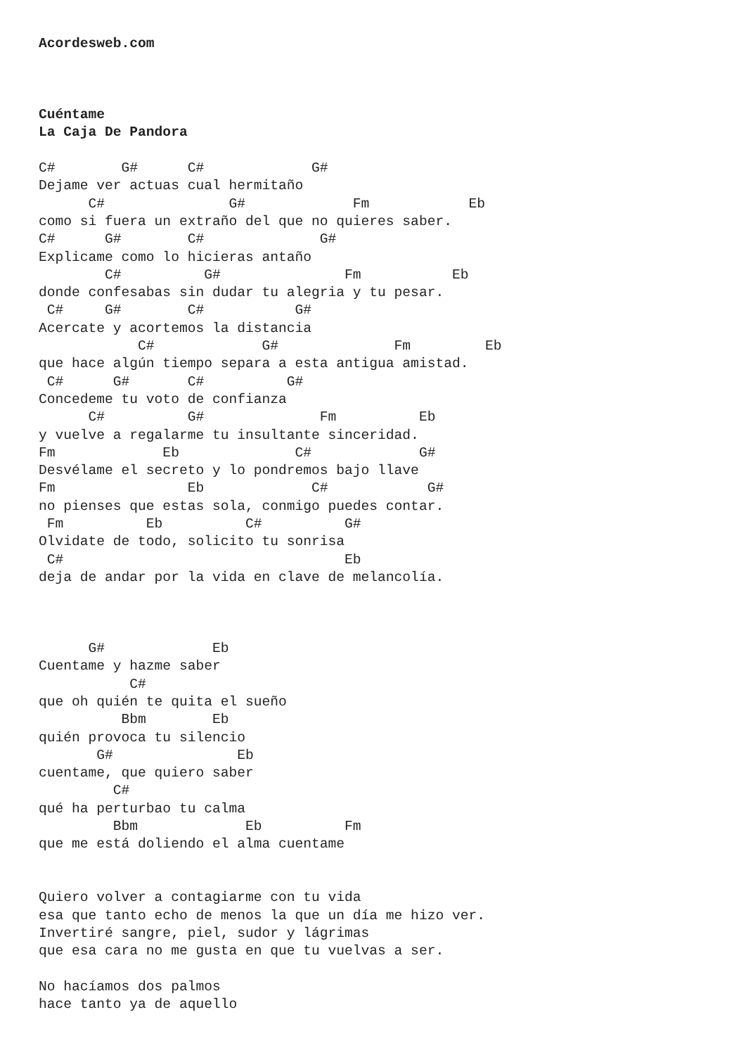Acordesweb.com



Cuéntame
La Caja De Pandora

C#        G#      C#             G#
Dejame ver actuas cual hermitaño
      C#               G#             Fm            Eb
como si fuera un extraño del que no quieres saber.
C#      G#        C#              G#
Explicame como lo hicieras antaño
        C#          G#               Fm           Eb
donde confesabas sin dudar tu alegria y tu pesar.
 C#     G#        C#           G#
Acercate y acortemos la distancia
            C#             G#              Fm         Eb
que hace algún tiempo separa a esta antigua amistad.
 C#      G#       C#          G#
Concedeme tu voto de confianza
      C#          G#              Fm          Eb
y vuelve a regalarme tu insultante sinceridad.
Fm             Eb              C#             G#
Desvélame el secreto y lo pondremos bajo llave
Fm                Eb             C#            G#
no pienses que estas sola, conmigo puedes contar.
 Fm          Eb          C#          G#
Olvidate de todo, solicito tu sonrisa
 C#                                  Eb
deja de andar por la vida en clave de melancolía.



      G#             Eb
Cuentame y hazme saber
           C#
que oh quién te quita el sueño
          Bbm        Eb
quién provoca tu silencio
       G#               Eb
cuentame, que quiero saber
         C#
qué ha perturbao tu calma
         Bbm             Eb          Fm
que me está doliendo el alma cuentame


Quiero volver a contagiarme con tu vida
esa que tanto echo de menos la que un día me hizo ver.
Invertiré sangre, piel, sudor y lágrimas
que esa cara no me gusta en que tu vuelvas a ser.

No hacíamos dos palmos
hace tanto ya de aquello